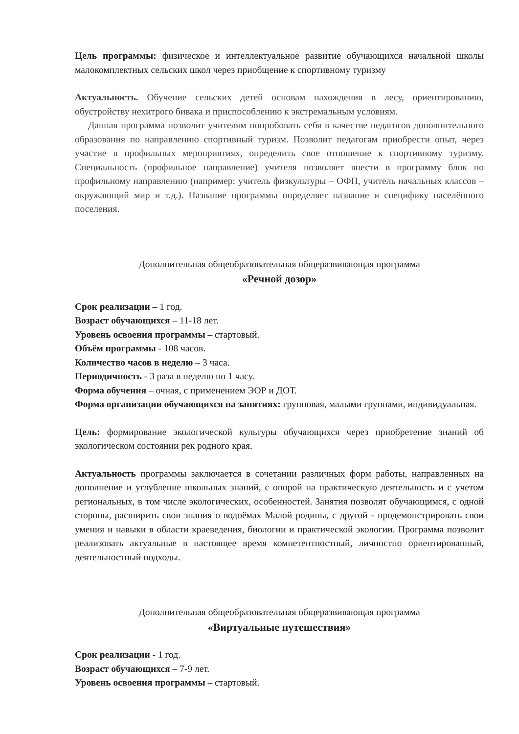Цель программы: физическое и интеллектуальное развитие обучающихся начальной школы малокомплектных сельских школ через приобщение к спортивному туризму
Актуальность. Обучение сельских детей основам нахождения в лесу, ориентированию, обустройству нехитрого бивака и приспособлению к экстремальным условиям.
Данная программа позволит учителям попробовать себя в качестве педагогов дополнительного образования по направлению спортивный туризм. Позволит педагогам приобрести опыт, через участие в профильных мероприятиях, определить свое отношение к спортивному туризму. Специальность (профильное направление) учителя позволяет внести в программу блок по профильному направлению (например: учитель физкультуры – ОФП, учитель начальных классов – окружающий мир и т.д.). Название программы определяет название и специфику населённого поселения.
Дополнительная общеобразовательная общеразвивающая программа
«Речной дозор»
Срок реализации – 1 год.
Возраст обучающихся – 11-18 лет.
Уровень освоения программы – стартовый.
Объём программы - 108 часов.
Количество часов в неделю – 3 часа.
Периодичность - 3 раза в неделю по 1 часу.
Форма обучения – очная, с применением ЭОР и ДОТ.
Форма организации обучающихся на занятиях: групповая, малыми группами, индивидуальная.
Цель: формирование экологической культуры обучающихся через приобретение знаний об экологическом состоянии рек родного края.
Актуальность программы заключается в сочетании различных форм работы, направленных на дополнение и углубление школьных знаний, с опорой на практическую деятельность и с учетом региональных, в том числе экологических, особенностей. Занятия позволят обучающимся, с одной стороны, расширить свои знания о водоёмах Малой родины, с другой - продемонстрировать свои умения и навыки в области краеведения, биологии и практической экологии. Программа позволит реализовать актуальные в настоящее время компетентностный, личностно ориентированный, деятельностный подходы.
Дополнительная общеобразовательная общеразвивающая программа
«Виртуальные путешествия»
Срок реализации - 1 год.
Возраст обучающихся – 7-9 лет.
Уровень освоения программы – стартовый.